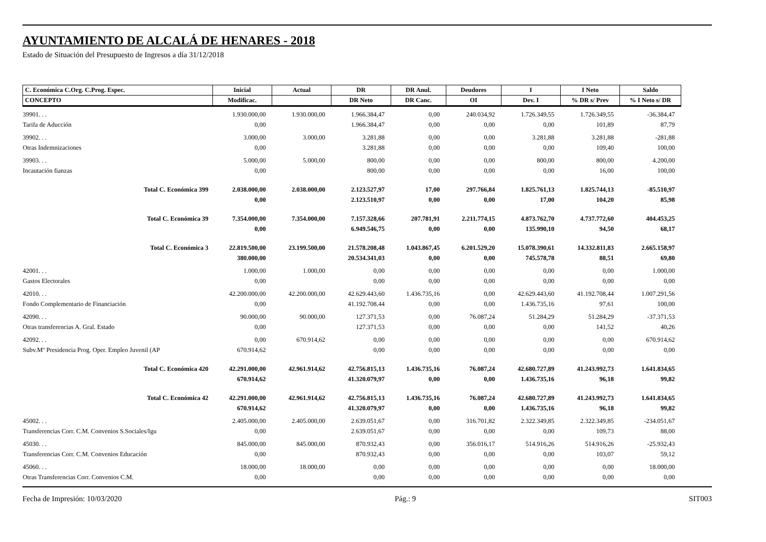AYUNTAMIENTO DE ALCALÁ DE HENARES - 2018
Estado de Situación del Presupuesto de Ingresos a día 31/12/2018
| C. Económica C.Org. C.Prog. Espec. | Inicial | Actual | DR | DR Anul. | Deudores | I | I Neto | Saldo |
| --- | --- | --- | --- | --- | --- | --- | --- | --- |
| CONCEPTO | Modificac. | | DR Neto | DR Canc. | OI | Dev. I | % DR s/ Prev | % I Neto s/ DR |
| 39901. . . | 1.930.000,00 | 1.930.000,00 | 1.966.384,47 | 0,00 | 240.034,92 | 1.726.349,55 | 1.726.349,55 | -36.384,47 |
| Tarifa de Aducción | 0,00 | | 1.966.384,47 | 0,00 | 0,00 | 0,00 | 101,89 | 87,79 |
| 39902. . . | 3.000,00 | 3.000,00 | 3.281,88 | 0,00 | 0,00 | 3.281,88 | 3.281,88 | -281,88 |
| Otras Indemnizaciones | 0,00 | | 3.281,88 | 0,00 | 0,00 | 0,00 | 109,40 | 100,00 |
| 39903. . . | 5.000,00 | 5.000,00 | 800,00 | 0,00 | 0,00 | 800,00 | 800,00 | 4.200,00 |
| Incautación fianzas | 0,00 | | 800,00 | 0,00 | 0,00 | 0,00 | 16,00 | 100,00 |
| Total C. Económica 399 | 2.038.000,00 | 2.038.000,00 | 2.123.527,97 | 17,00 | 297.766,84 | 1.825.761,13 | 1.825.744,13 | -85.510,97 |
| | 0,00 | | 2.123.510,97 | 0,00 | 0,00 | 17,00 | 104,20 | 85,98 |
| Total C. Económica 39 | 7.354.000,00 | 7.354.000,00 | 7.157.328,66 | 207.781,91 | 2.211.774,15 | 4.873.762,70 | 4.737.772,60 | 404.453,25 |
| | 0,00 | | 6.949.546,75 | 0,00 | 0,00 | 135.990,10 | 94,50 | 68,17 |
| Total C. Económica 3 | 22.819.500,00 | 23.199.500,00 | 21.578.208,48 | 1.043.867,45 | 6.201.529,20 | 15.078.390,61 | 14.332.811,83 | 2.665.158,97 |
| | 380.000,00 | | 20.534.341,03 | 0,00 | 0,00 | 745.578,78 | 88,51 | 69,80 |
| 42001. . . | 1.000,00 | 1.000,00 | 0,00 | 0,00 | 0,00 | 0,00 | 0,00 | 1.000,00 |
| Gastos Electorales | 0,00 | | 0,00 | 0,00 | 0,00 | 0,00 | 0,00 | 0,00 |
| 42010. . . | 42.200.000,00 | 42.200.000,00 | 42.629.443,60 | 1.436.735,16 | 0,00 | 42.629.443,60 | 41.192.708,44 | 1.007.291,56 |
| Fondo Complementario de Financiación | 0,00 | | 41.192.708,44 | 0,00 | 0,00 | 1.436.735,16 | 97,61 | 100,00 |
| 42090. . . | 90.000,00 | 90.000,00 | 127.371,53 | 0,00 | 76.087,24 | 51.284,29 | 51.284,29 | -37.371,53 |
| Otras transferencias A. Gral. Estado | 0,00 | | 127.371,53 | 0,00 | 0,00 | 0,00 | 141,52 | 40,26 |
| 42092. . . | 0,00 | 670.914,62 | 0,00 | 0,00 | 0,00 | 0,00 | 0,00 | 670.914,62 |
| Subv.Mº Presidencia Prog. Oper. Empleo Juvenil (AP | 670.914,62 | | 0,00 | 0,00 | 0,00 | 0,00 | 0,00 | 0,00 |
| Total C. Económica 420 | 42.291.000,00 | 42.961.914,62 | 42.756.815,13 | 1.436.735,16 | 76.087,24 | 42.680.727,89 | 41.243.992,73 | 1.641.834,65 |
| | 670.914,62 | | 41.320.079,97 | 0,00 | 0,00 | 1.436.735,16 | 96,18 | 99,82 |
| Total C. Económica 42 | 42.291.000,00 | 42.961.914,62 | 42.756.815,13 | 1.436.735,16 | 76.087,24 | 42.680.727,89 | 41.243.992,73 | 1.641.834,65 |
| | 670.914,62 | | 41.320.079,97 | 0,00 | 0,00 | 1.436.735,16 | 96,18 | 99,82 |
| 45002. . . | 2.405.000,00 | 2.405.000,00 | 2.639.051,67 | 0,00 | 316.701,82 | 2.322.349,85 | 2.322.349,85 | -234.051,67 |
| Transferencias Corr. C.M. Convenios S.Sociales/Igu | 0,00 | | 2.639.051,67 | 0,00 | 0,00 | 0,00 | 109,73 | 88,00 |
| 45030. . . | 845.000,00 | 845.000,00 | 870.932,43 | 0,00 | 356.016,17 | 514.916,26 | 514.916,26 | -25.932,43 |
| Transferencias Corr. C.M. Convenios Educación | 0,00 | | 870.932,43 | 0,00 | 0,00 | 0,00 | 103,07 | 59,12 |
| 45060. . . | 18.000,00 | 18.000,00 | 0,00 | 0,00 | 0,00 | 0,00 | 0,00 | 18.000,00 |
| Otras Transferencias Corr. Convenios C.M. | 0,00 | | 0,00 | 0,00 | 0,00 | 0,00 | 0,00 | 0,00 |
Fecha de Impresión: 10/03/2020 Pág.: 9 SIT003